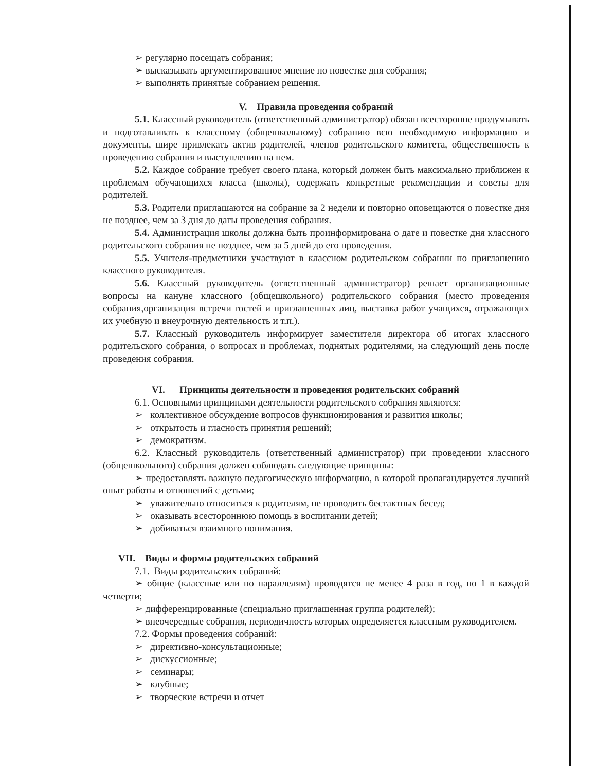➢ регулярно посещать собрания;
➢ высказывать аргументированное мнение по повестке дня собрания;
➢ выполнять принятые собранием решения.
V. Правила проведения собраний
5.1. Классный руководитель (ответственный администратор) обязан всесторонне продумывать и подготавливать к классному (общешкольному) собранию всю необходимую информацию и документы, шире привлекать актив родителей, членов родительского комитета, общественность к проведению собрания и выступлению на нем.
5.2. Каждое собрание требует своего плана, который должен быть максимально приближен к проблемам обучающихся класса (школы), содержать конкретные рекомендации и советы для родителей.
5.3. Родители приглашаются на собрание за 2 недели и повторно оповещаются о повестке дня не позднее, чем за 3 дня до даты проведения собрания.
5.4. Администрация школы должна быть проинформирована о дате и повестке дня классного родительского собрания не позднее, чем за 5 дней до его проведения.
5.5. Учителя-предметники участвуют в классном родительском собрании по приглашению классного руководителя.
5.6. Классный руководитель (ответственный администратор) решает организационные вопросы на кануне классного (общешкольного) родительского собрания (место проведения собрания,организация встречи гостей и приглашенных лиц, выставка работ учащихся, отражающих их учебную и внеурочную деятельность и т.п.).
5.7. Классный руководитель информирует заместителя директора об итогах классного родительского собрания, о вопросах и проблемах, поднятых родителями, на следующий день после проведения собрания.
VI. Принципы деятельности и проведения родительских собраний
6.1. Основными принципами деятельности родительского собрания являются:
➢ коллективное обсуждение вопросов функционирования и развития школы;
➢ открытость и гласность принятия решений;
➢ демократизм.
6.2. Классный руководитель (ответственный администратор) при проведении классного (общешкольного) собрания должен соблюдать следующие принципы:
➢ предоставлять важную педагогическую информацию, в которой пропагандируется лучший опыт работы и отношений с детьми;
➢ уважительно относиться к родителям, не проводить бестактных бесед;
➢ оказывать всестороннюю помощь в воспитании детей;
➢ добиваться взаимного понимания.
VII. Виды и формы родительских собраний
7.1. Виды родительских собраний:
➢ общие (классные или по параллелям) проводятся не менее 4 раза в год, по 1 в каждой четверти;
➢ дифференцированные (специально приглашенная группа родителей);
➢ внеочередные собрания, периодичность которых определяется классным руководителем.
7.2. Формы проведения собраний:
➢ директивно-консультационные;
➢ дискуссионные;
➢ семинары;
➢ клубные;
➢ творческие встречи и отчет